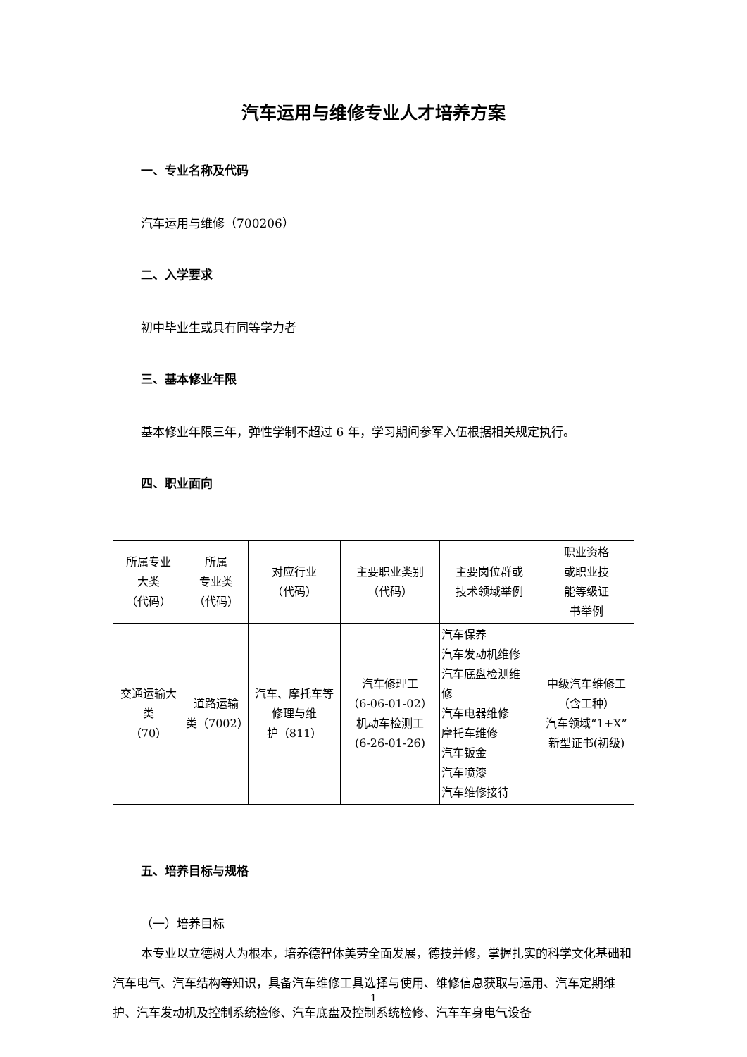汽车运用与维修专业人才培养方案
一、专业名称及代码
汽车运用与维修（700206）
二、入学要求
初中毕业生或具有同等学力者
三、基本修业年限
基本修业年限三年，弹性学制不超过 6 年，学习期间参军入伍根据相关规定执行。
四、职业面向
| 所属专业 大类 （代码） | 所属 专业类 （代码） | 对应行业 （代码） | 主要职业类别 （代码） | 主要岗位群或 技术领域举例 | 职业资格 或职业技 能等级证 书举例 |
| 交通运输大 类 （70） | 道路运输 类（7002） | 汽车、摩托车等 修理与维 护（811） | 汽车修理工 （6-06-01-02） 机动车检测工 (6-26-01-26) | 汽车保养 汽车发动机维修 汽车底盘检测维 修 汽车电器维修 摩托车维修 汽车钣金 汽车喷漆 汽车维修接待 | 中级汽车维修工 （含工种） 汽车领域“1+X” 新型证书(初级) |
五、培养目标与规格
（一）培养目标
本专业以立德树人为根本，培养德智体美劳全面发展，德技并修，掌握扎实的科学文化基础和汽车电气、汽车结构等知识，具备汽车维修工具选择与使用、维修信息获取与运用、汽车定期维护、汽车发动机及控制系统检修、汽车底盘及控制系统检修、汽车车身电气设备
1